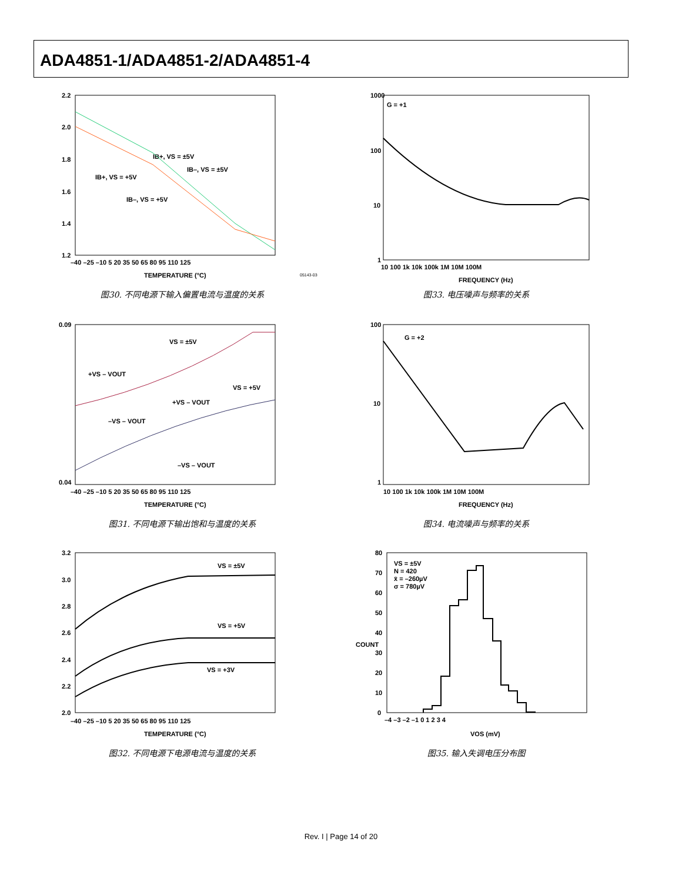ADA4851-1/ADA4851-2/ADA4851-4
2.2
2.0
1.8
1.6
1.4
1.2
–40 –25 –10 5 20 35 50 65 80 95 110 125
TEMPERATURE (°C)
IB+, VS = ±5V
IB–, VS = ±5V
IB+, VS = +5V
IB–, VS = +5V
05143-036
图30. 不同电源下输入偏置电流与温度的关系
1000
100
10
1
10 100 1k 10k 100k 1M 10M 100M
FREQUENCY (Hz)
G = +1
图33. 电压噪声与频率的关系
0.09
0.04
–40 –25 –10 5 20 35 50 65 80 95 110 125
TEMPERATURE (°C)
VS = ±5V
+VS – VOUT
VS = +5V
+VS – VOUT
–VS – VOUT
–VS – VOUT
图31. 不同电源下输出饱和与温度的关系
100
10
1
10 100 1k 10k 100k 1M 10M 100M
FREQUENCY (Hz)
G = +2
图34. 电流噪声与频率的关系
3.2
3.0
2.8
2.6
2.4
2.2
2.0
–40 –25 –10 5 20 35 50 65 80 95 110 125
TEMPERATURE (°C)
VS = ±5V
VS = +5V
VS = +3V
图32. 不同电源下电源电流与温度的关系
80
70
60
50
40
30
20
10
0
–4 –3 –2 –1 0 1 2 3 4
VOS (mV)
COUNT
VS = ±5V
N = 420
x̄ = –260µV
σ = 780µV
图35. 输入失调电压分布图
Rev. I | Page 14 of 20